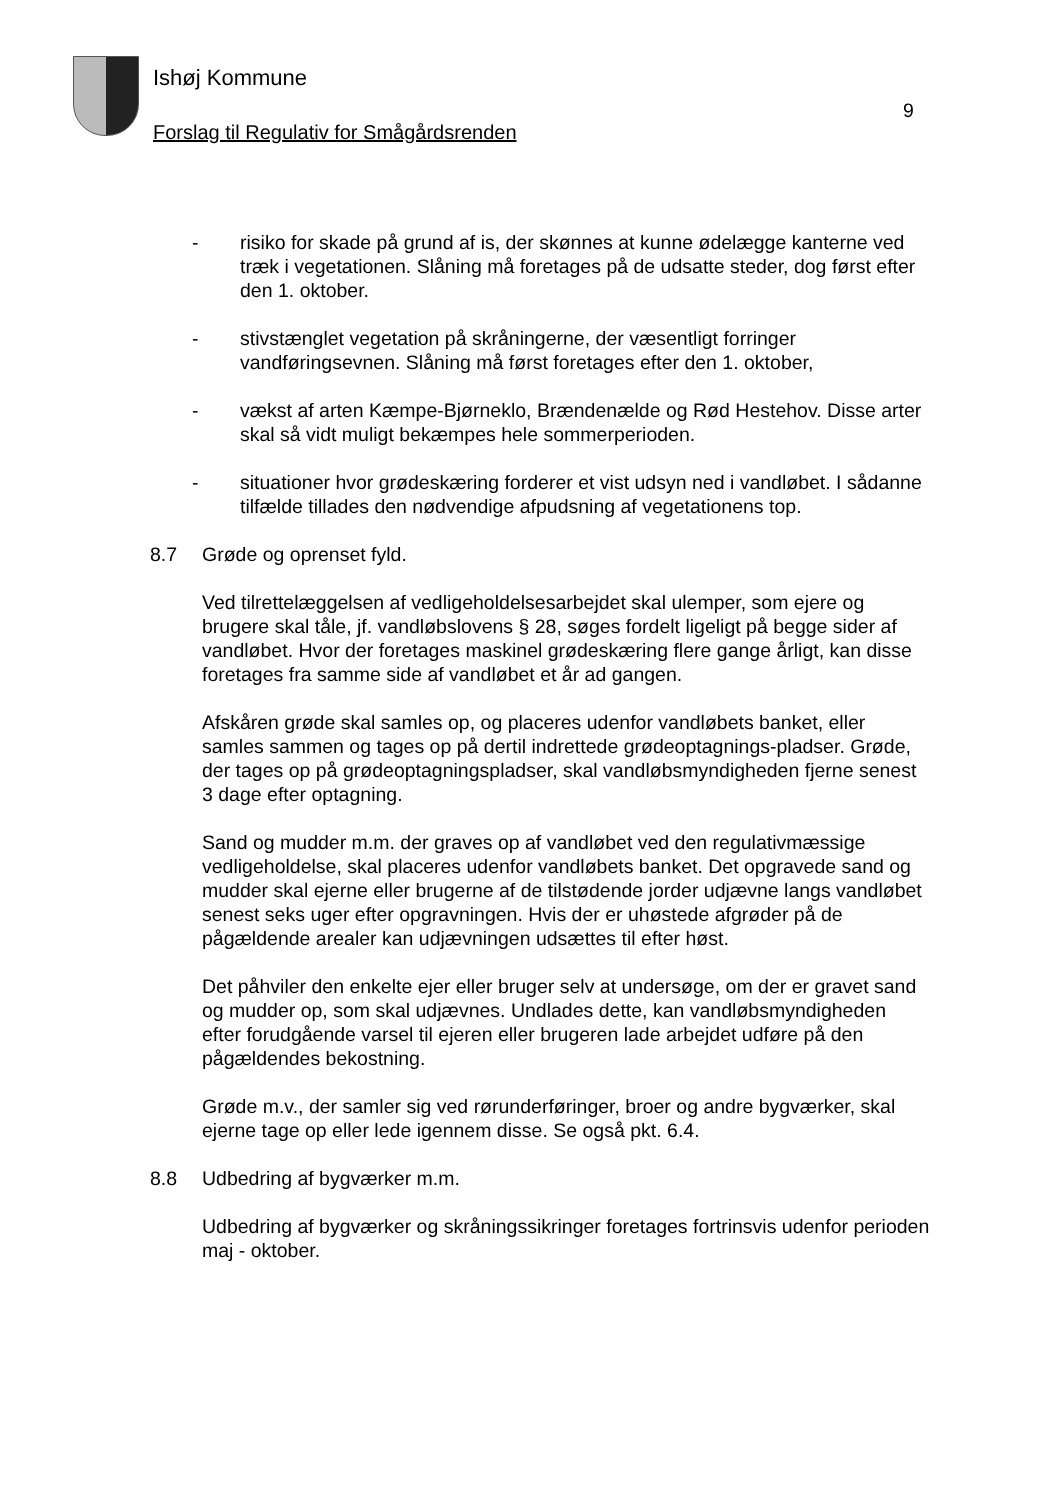Ishøj Kommune
9
Forslag til Regulativ for Smågårdsrenden
- risiko for skade på grund af is, der skønnes at kunne ødelægge kanterne ved træk i vegetationen. Slåning må foretages på de udsatte steder, dog først efter den 1. oktober.
- stivstænglet vegetation på skråningerne, der væsentligt forringer vandføringsevnen. Slåning må først foretages efter den 1. oktober,
- vækst af arten Kæmpe-Bjørneklo, Brændenælde og Rød Hestehov. Disse arter skal så vidt muligt bekæmpes hele sommerperioden.
- situationer hvor grødeskæring forderer et vist udsyn ned i vandløbet. I sådanne tilfælde tillades den nødvendige afpudsning af vegetationens top.
8.7 Grøde og oprenset fyld.
Ved tilrettelæggelsen af vedligeholdelsesarbejdet skal ulemper, som ejere og brugere skal tåle, jf. vandløbslovens § 28, søges fordelt ligeligt på begge sider af vandløbet. Hvor der foretages maskinel grødeskæring flere gange årligt, kan disse foretages fra samme side af vandløbet et år ad gangen.
Afskåren grøde skal samles op, og placeres udenfor vandløbets banket, eller samles sammen og tages op på dertil indrettede grødeoptagnings-pladser. Grøde, der tages op på grødeoptagningspladser, skal vandløbsmyndigheden fjerne senest 3 dage efter optagning.
Sand og mudder m.m. der graves op af vandløbet ved den regulativmæssige vedligeholdelse, skal placeres udenfor vandløbets banket. Det opgravede sand og mudder skal ejerne eller brugerne af de tilstødende jorder udjævne langs vandløbet senest seks uger efter opgravningen. Hvis der er uhøstede afgrøder på de pågældende arealer kan udjævningen udsættes til efter høst.
Det påhviler den enkelte ejer eller bruger selv at undersøge, om der er gravet sand og mudder op, som skal udjævnes. Undlades dette, kan vandløbsmyndigheden efter forudgående varsel til ejeren eller brugeren lade arbejdet udføre på den pågældendes bekostning.
Grøde m.v., der samler sig ved rørunderføringer, broer og andre bygværker, skal ejerne tage op eller lede igennem disse. Se også pkt. 6.4.
8.8 Udbedring af bygværker m.m.
Udbedring af bygværker og skråningssikringer foretages fortrinsvis udenfor perioden maj - oktober.